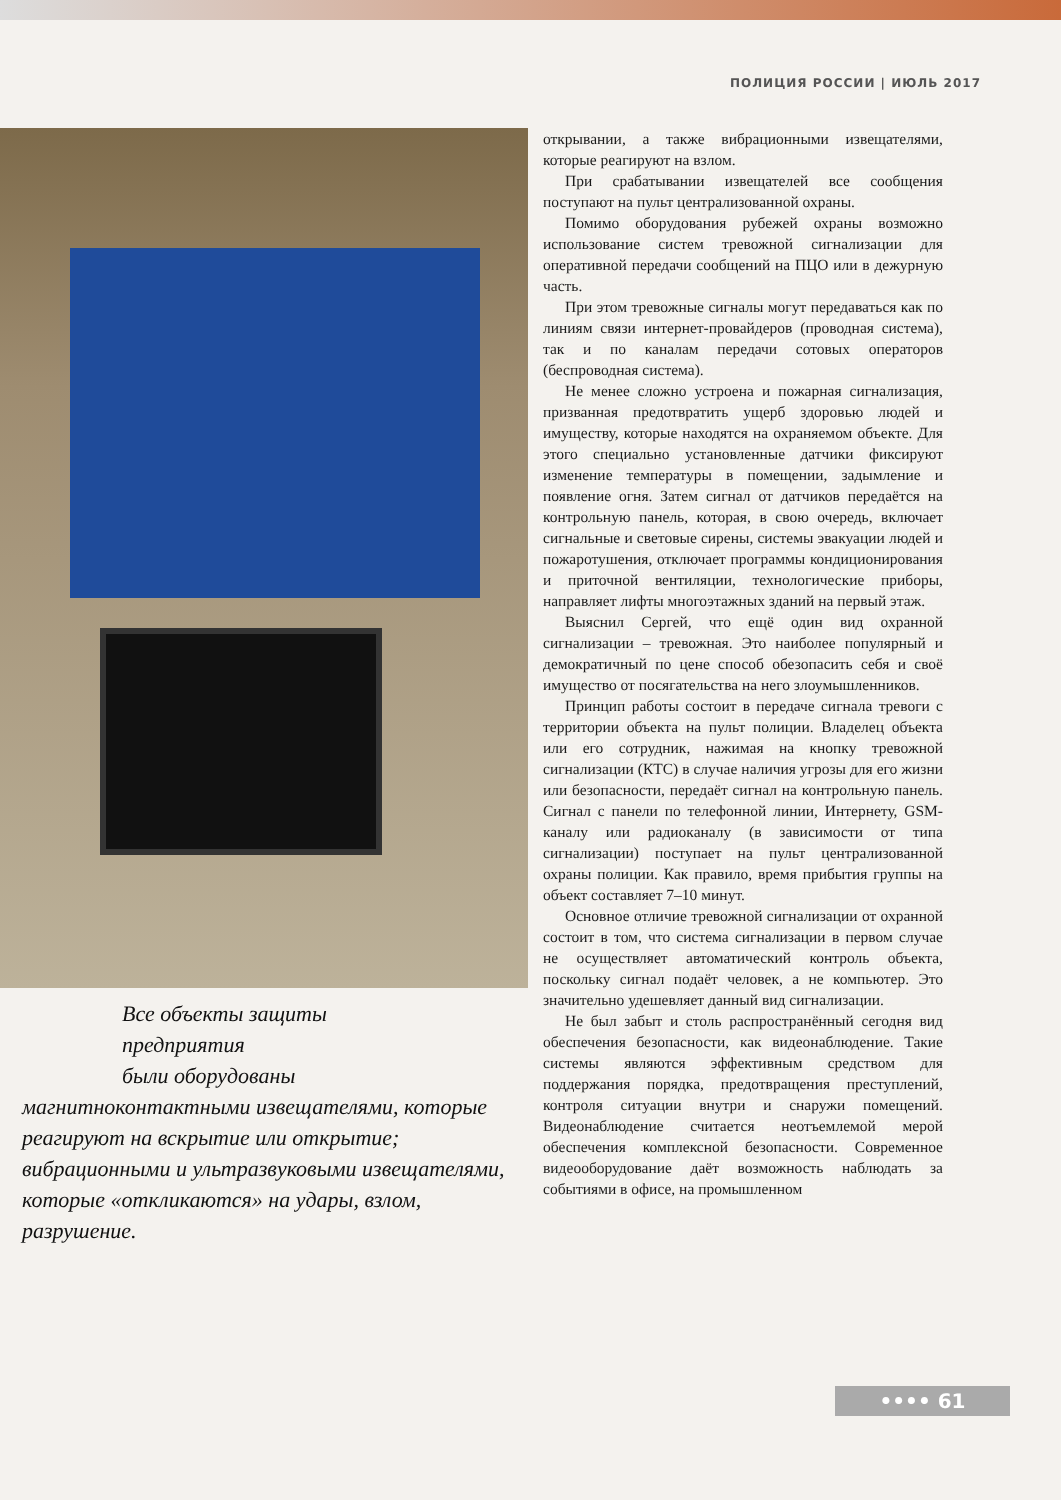ПОЛИЦИЯ РОССИИ | ИЮЛЬ 2017
Все объекты защиты
предприятия
были оборудованы
магнитноконтактными извещателями, которые реагируют на вскрытие или открытие; вибрационными и ультразвуковыми извещателями, которые «откликаются» на удары, взлом, разрушение.
открывании, а также вибрационными извещателями, которые реагируют на взлом.
При срабатывании извещателей все сообщения поступают на пульт централизованной охраны.
Помимо оборудования рубежей охраны возможно использование систем тревожной сигнализации для оперативной передачи сообщений на ПЦО или в дежурную часть.
При этом тревожные сигналы могут передаваться как по линиям связи интернет-провайдеров (проводная система), так и по каналам передачи сотовых операторов (беспроводная система).
Не менее сложно устроена и пожарная сигнализация, призванная предотвратить ущерб здоровью людей и имуществу, которые находятся на охраняемом объекте. Для этого специально установленные датчики фиксируют изменение температуры в помещении, задымление и появление огня. Затем сигнал от датчиков передаётся на контрольную панель, которая, в свою очередь, включает сигнальные и световые сирены, системы эвакуации людей и пожаротушения, отключает программы кондиционирования и приточной вентиляции, технологические приборы, направляет лифты многоэтажных зданий на первый этаж.
Выяснил Сергей, что ещё один вид охранной сигнализации – тревожная. Это наиболее популярный и демократичный по цене способ обезопасить себя и своё имущество от посягательства на него злоумышленников.
Принцип работы состоит в передаче сигнала тревоги с территории объекта на пульт полиции. Владелец объекта или его сотрудник, нажимая на кнопку тревожной сигнализации (КТС) в случае наличия угрозы для его жизни или безопасности, передаёт сигнал на контрольную панель. Сигнал с панели по телефонной линии, Интернету, GSM-каналу или радиоканалу (в зависимости от типа сигнализации) поступает на пульт централизованной охраны полиции. Как правило, время прибытия группы на объект составляет 7–10 минут.
Основное отличие тревожной сигнализации от охранной состоит в том, что система сигнализации в первом случае не осуществляет автоматический контроль объекта, поскольку сигнал подаёт человек, а не компьютер. Это значительно удешевляет данный вид сигнализации.
Не был забыт и столь распространённый сегодня вид обеспечения безопасности, как видеонаблюдение. Такие системы являются эффективным средством для поддержания порядка, предотвращения преступлений, контроля ситуации внутри и снаружи помещений. Видеонаблюдение считается неотъемлемой мерой обеспечения комплексной безопасности. Современное видеооборудование даёт возможность наблюдать за событиями в офисе, на промышленном
•••• 61